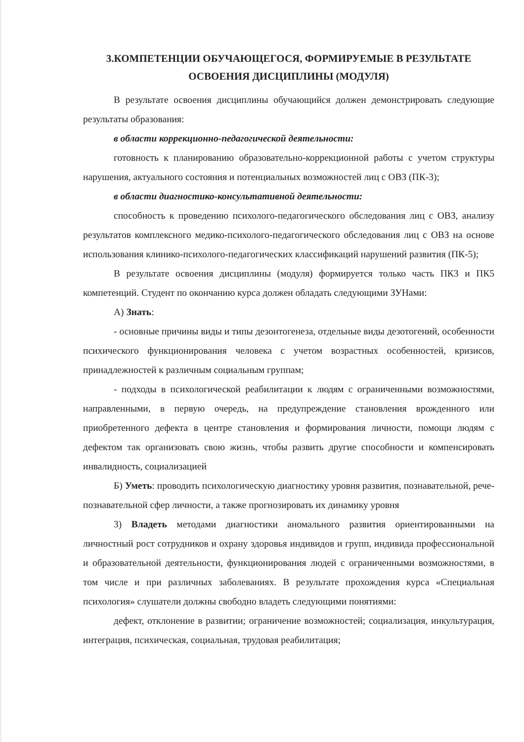3.КОМПЕТЕНЦИИ ОБУЧАЮЩЕГОСЯ, ФОРМИРУЕМЫЕ В РЕЗУЛЬТАТЕ
ОСВОЕНИЯ ДИСЦИПЛИНЫ (МОДУЛЯ)
В результате освоения дисциплины обучающийся должен демонстрировать следующие результаты образования:
в области коррекционно-педагогической деятельности:
готовность к планированию образовательно-коррекционной работы с учетом структуры нарушения, актуального состояния и потенциальных возможностей лиц с ОВЗ (ПК-3);
в области диагностико-консультативной деятельности:
способность к проведению психолого-педагогического обследования лиц с ОВЗ, анализу результатов комплексного медико-психолого-педагогического обследования лиц с ОВЗ на основе использования клинико-психолого-педагогических классификаций нарушений развития (ПК-5);
В результате освоения дисциплины (модуля) формируется только часть ПК3 и ПК5 компетенций. Студент по окончанию курса должен обладать следующими ЗУНами:
А) Знать:
- основные причины виды и типы дезонтогенеза, отдельные виды дезотогений, особенности психического функционирования человека с учетом возрастных особенностей, кризисов, принадлежностей к различным социальным группам;
- подходы в психологической реабилитации к людям с ограниченными возможностями, направленными, в первую очередь, на предупреждение становления врожденного или приобретенного дефекта в центре становления и формирования личности, помощи людям с дефектом так организовать свою жизнь, чтобы развить другие способности и компенсировать инвалидность, социализацией
Б) Уметь: проводить психологическую диагностику уровня развития, познавательной, рече-познавательной сфер личности, а также прогнозировать их динамику уровня
3) Владеть методами диагностики аномального развития ориентированными на личностный рост сотрудников и охрану здоровья индивидов и групп, индивида профессиональной и образовательной деятельности, функционирования людей с ограниченными возможностями, в том числе и при различных заболеваниях. В результате прохождения курса «Специальная психология» слушатели должны свободно владеть следующими понятиями:
дефект, отклонение в развитии; ограничение возможностей; социализация, инкультурация, интеграция, психическая, социальная, трудовая реабилитация;